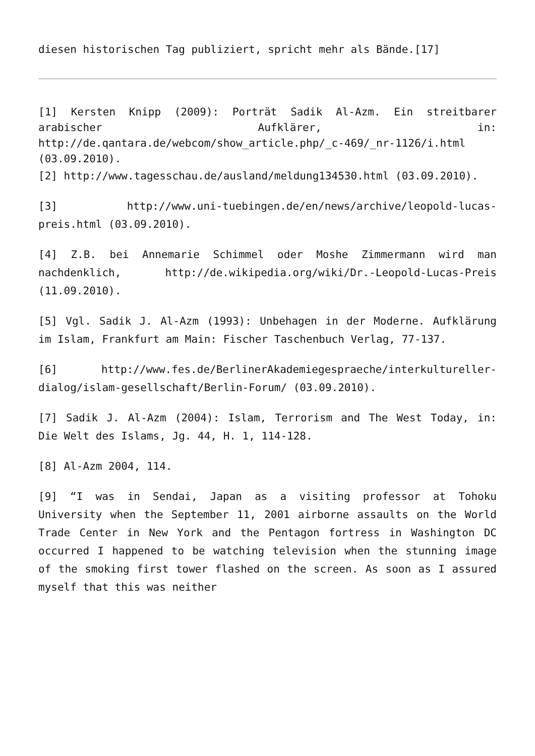diesen historischen Tag publiziert, spricht mehr als Bände.[17]
[1] Kersten Knipp (2009): Porträt Sadik Al-Azm. Ein streitbarer arabischer Aufklärer, in: http://de.qantara.de/webcom/show_article.php/_c-469/_nr-1126/i.html (03.09.2010).
[2] http://www.tagesschau.de/ausland/meldung134530.html (03.09.2010).
[3] http://www.uni-tuebingen.de/en/news/archive/leopold-lucas-preis.html (03.09.2010).
[4] Z.B. bei Annemarie Schimmel oder Moshe Zimmermann wird man nachdenklich, http://de.wikipedia.org/wiki/Dr.-Leopold-Lucas-Preis (11.09.2010).
[5] Vgl. Sadik J. Al-Azm (1993): Unbehagen in der Moderne. Aufklärung im Islam, Frankfurt am Main: Fischer Taschenbuch Verlag, 77-137.
[6] http://www.fes.de/BerlinerAkademiegespraeche/interkultureller-dialog/islam-gesellschaft/Berlin-Forum/ (03.09.2010).
[7] Sadik J. Al-Azm (2004): Islam, Terrorism and The West Today, in: Die Welt des Islams, Jg. 44, H. 1, 114-128.
[8] Al-Azm 2004, 114.
[9] “I was in Sendai, Japan as a visiting professor at Tohoku University when the September 11, 2001 airborne assaults on the World Trade Center in New York and the Pentagon fortress in Washington DC occurred I happened to be watching television when the stunning image of the smoking first tower flashed on the screen. As soon as I assured myself that this was neither